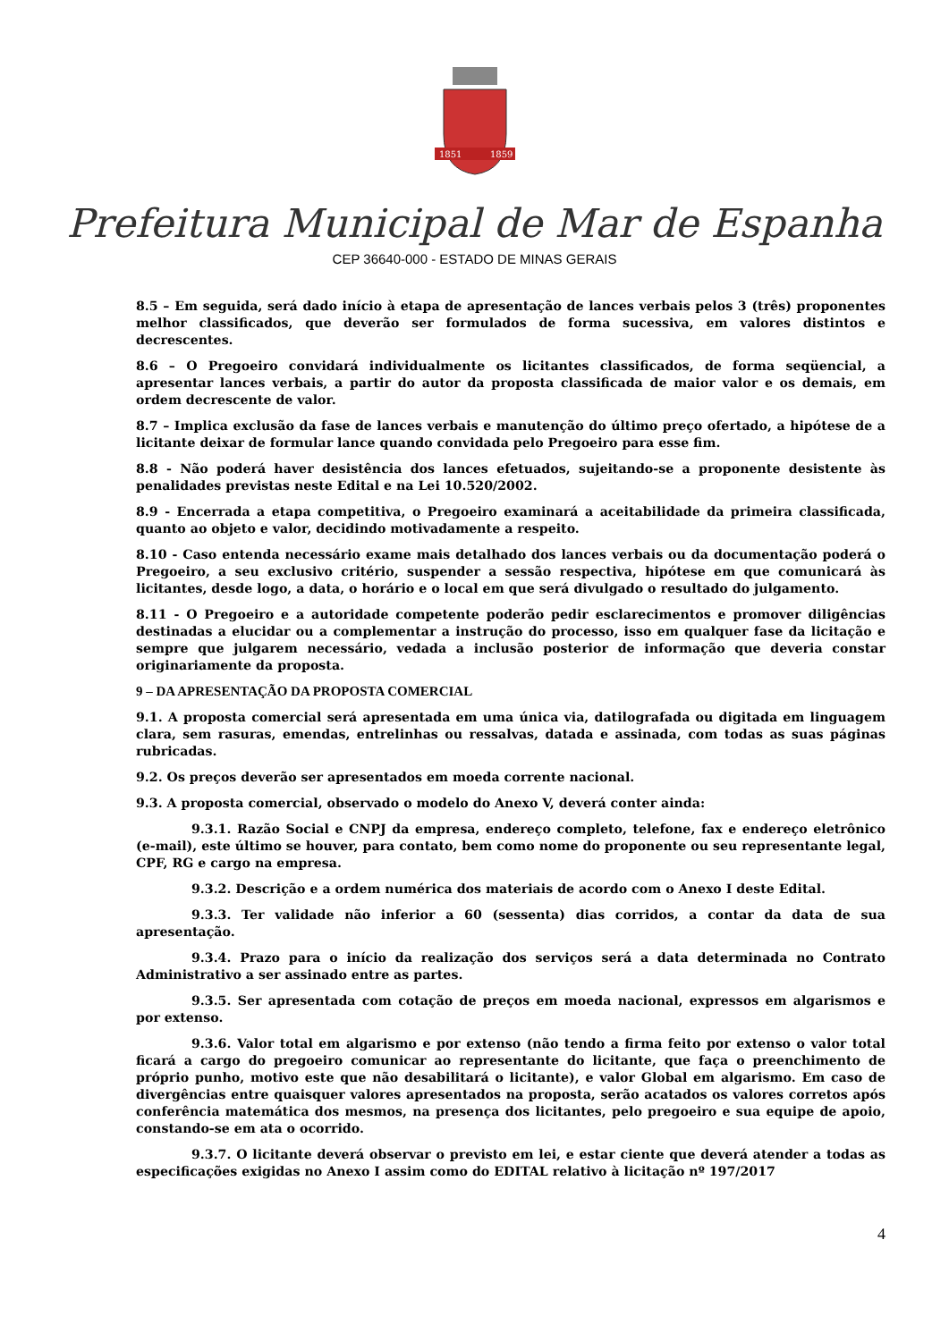1851
1859
Prefeitura Municipal de Mar de Espanha
CEP 36640-000 - ESTADO DE MINAS GERAIS
8.5 – Em seguida, será dado início à etapa de apresentação de lances verbais pelos 3 (três) proponentes melhor classificados, que deverão ser formulados de forma sucessiva, em valores distintos e decrescentes.
8.6 – O Pregoeiro convidará individualmente os licitantes classificados, de forma seqüencial, a apresentar lances verbais, a partir do autor da proposta classificada de maior valor e os demais, em ordem decrescente de valor.
8.7 – Implica exclusão da fase de lances verbais e manutenção do último preço ofertado, a hipótese de a licitante deixar de formular lance quando convidada pelo Pregoeiro para esse fim.
8.8 - Não poderá haver desistência dos lances efetuados, sujeitando-se a proponente desistente às penalidades previstas neste Edital e na Lei 10.520/2002.
8.9 - Encerrada a etapa competitiva, o Pregoeiro examinará a aceitabilidade da primeira classificada, quanto ao objeto e valor, decidindo motivadamente a respeito.
8.10 - Caso entenda necessário exame mais detalhado dos lances verbais ou da documentação poderá o Pregoeiro, a seu exclusivo critério, suspender a sessão respectiva, hipótese em que comunicará às licitantes, desde logo, a data, o horário e o local em que será divulgado o resultado do julgamento.
8.11 - O Pregoeiro e a autoridade competente poderão pedir esclarecimentos e promover diligências destinadas a elucidar ou a complementar a instrução do processo, isso em qualquer fase da licitação e sempre que julgarem necessário, vedada a inclusão posterior de informação que deveria constar originariamente da proposta.
9 – DA APRESENTAÇÃO DA PROPOSTA COMERCIAL
9.1. A proposta comercial será apresentada em uma única via, datilografada ou digitada em linguagem clara, sem rasuras, emendas, entrelinhas ou ressalvas, datada e assinada, com todas as suas páginas rubricadas.
9.2. Os preços deverão ser apresentados em moeda corrente nacional.
9.3. A proposta comercial, observado o modelo do Anexo V, deverá conter ainda:
9.3.1. Razão Social e CNPJ da empresa, endereço completo, telefone, fax e endereço eletrônico (e-mail), este último se houver, para contato, bem como nome do proponente ou seu representante legal, CPF, RG e cargo na empresa.
9.3.2. Descrição e a ordem numérica dos materiais de acordo com o Anexo I deste Edital.
9.3.3. Ter validade não inferior a 60 (sessenta) dias corridos, a contar da data de sua apresentação.
9.3.4. Prazo para o início da realização dos serviços será a data determinada no Contrato Administrativo a ser assinado entre as partes.
9.3.5. Ser apresentada com cotação de preços em moeda nacional, expressos em algarismos e por extenso.
9.3.6. Valor total em algarismo e por extenso (não tendo a firma feito por extenso o valor total ficará a cargo do pregoeiro comunicar ao representante do licitante, que faça o preenchimento de próprio punho, motivo este que não desabilitará o licitante), e valor Global em algarismo. Em caso de divergências entre quaisquer valores apresentados na proposta, serão acatados os valores corretos após conferência matemática dos mesmos, na presença dos licitantes, pelo pregoeiro e sua equipe de apoio, constando-se em ata o ocorrido.
9.3.7. O licitante deverá observar o previsto em lei, e estar ciente que deverá atender a todas as especificações exigidas no Anexo I assim como do EDITAL relativo à licitação nº 197/2017
4